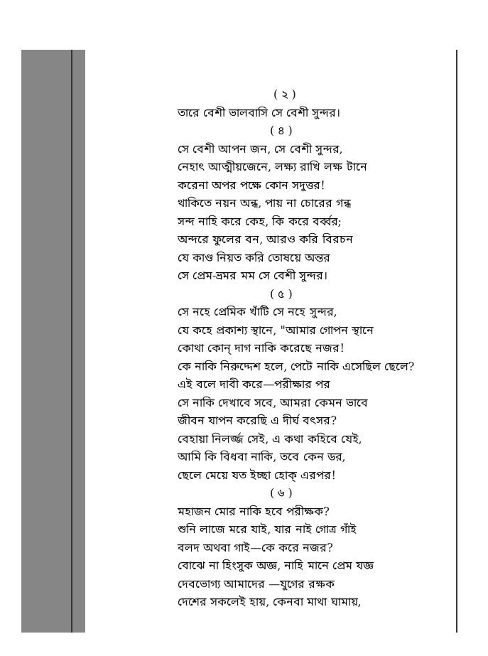( ২ )
তারে বেশী ভালবাসি সে বেশী সুন্দর।
( ৪ )
সে বেশী আপন জন, সে বেশী সুন্দর,
নেহাৎ আত্মীয়জেনে, লক্ষ্য রাখি লক্ষ টানে
করেনা অপর পক্ষে কোন সদুত্তর!
থাকিতে নয়ন অন্ধ, পায় না চোরের গন্ধ
সন্দ নাহি করে কেহ, কি করে বর্ব্বর;
অন্দরে ফুলের বন, আরও করি বিরচন
যে কাণ্ড নিয়ত করি তোষয়ে অন্তর
সে প্রেম-ভ্রমর মম সে বেশী সুন্দর।
( ৫ )
সে নহে প্রেমিক খাঁটি সে নহে সুন্দর,
যে কহে প্রকাশ্য স্থানে, "আমার গোপন স্থানে
কোথা কোন্ দাগ নাকি করেছে নজর!
কে নাকি নিরুদ্দেশ হলে, পেটে নাকি এসেছিল ছেলে?
এই বলে দাবী করে—পরীক্ষার পর
সে নাকি দেখাবে সবে, আমরা কেমন ভাবে
জীবন যাপন করেছি এ দীর্ঘ বৎসর?
বেহায়া নিলর্জ্জ সেই, এ কথা কহিবে যেই,
আমি কি বিধবা নাকি, তবে কেন ডর,
ছেলে মেয়ে যত ইচ্ছা হোক্ এরপর!
( ৬ )
মহাজন মোর নাকি হবে পরীক্ষক?
শুনি লাজে মরে যাই, যার নাই গোত্র গাঁই
বলদ অথবা গাই—কে করে নজর?
বোঝে না হিংসুক অজ্ঞ, নাহি মানে প্রেম যজ্ঞ
দেবভোগ্য আমাদের —যুগের রক্ষক
দেশের সকলেই হায়, কেনবা মাথা ঘামায়,